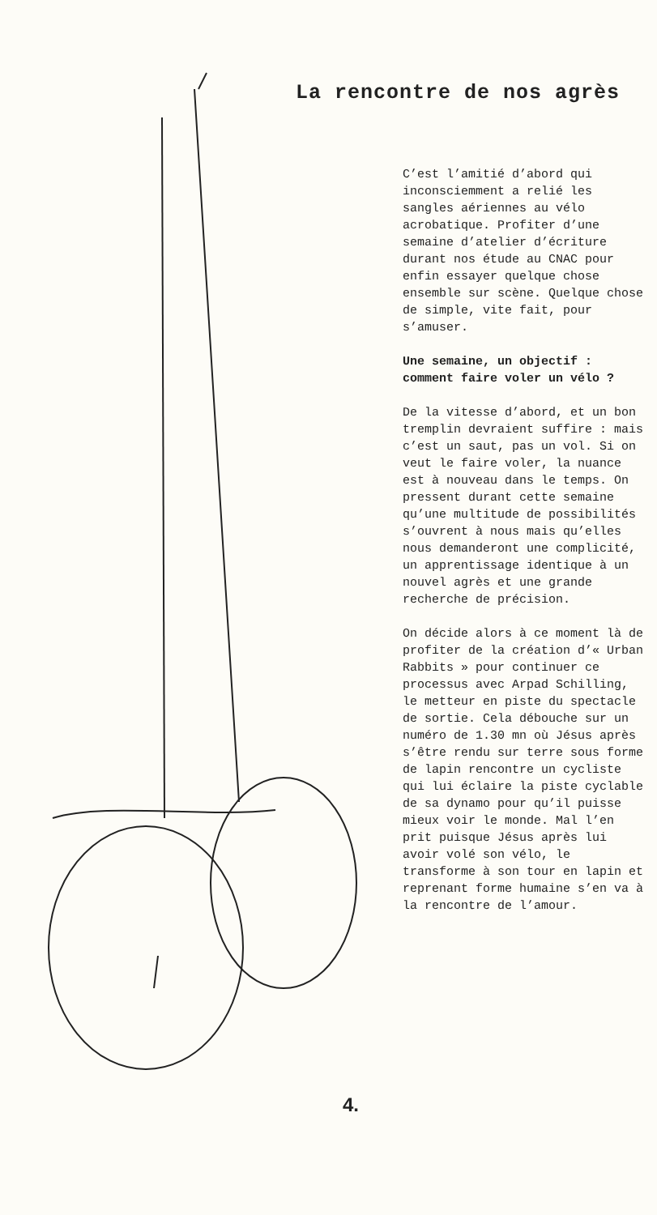La rencontre de nos agrès
C’est l’amitié d’abord qui inconsciemment a relié les sangles aériennes au vélo acrobatique. Profiter d’une semaine d’atelier d’écriture durant nos étude au CNAC pour enfin essayer quelque chose ensemble sur scène. Quelque chose de simple, vite fait, pour s’amuser.
Une semaine, un objectif : comment faire voler un vélo ?
De la vitesse d’abord, et un bon tremplin devraient suffire : mais c’est un saut, pas un vol. Si on veut le faire voler, la nuance est à nouveau dans le temps. On pressent durant cette semaine qu’une multitude de possibilités s’ouvrent à nous mais qu’elles nous demanderont une complicité, un apprentissage identique à un nouvel agrès et une grande recherche de précision.
On décide alors à ce moment là de profiter de la création d’« Urban Rabbits » pour continuer ce processus avec Arpad Schilling, le metteur en piste du spectacle de sortie. Cela débouche sur un numéro de 1.30 mn où Jésus après s’être rendu sur terre sous forme de lapin rencontre un cycliste qui lui éclaire la piste cyclable de sa dynamo pour qu’il puisse mieux voir le monde. Mal l’en prit puisque Jésus après lui avoir volé son vélo, le transforme à son tour en lapin et reprenant forme humaine s’en va à la rencontre de l’amour.
4.